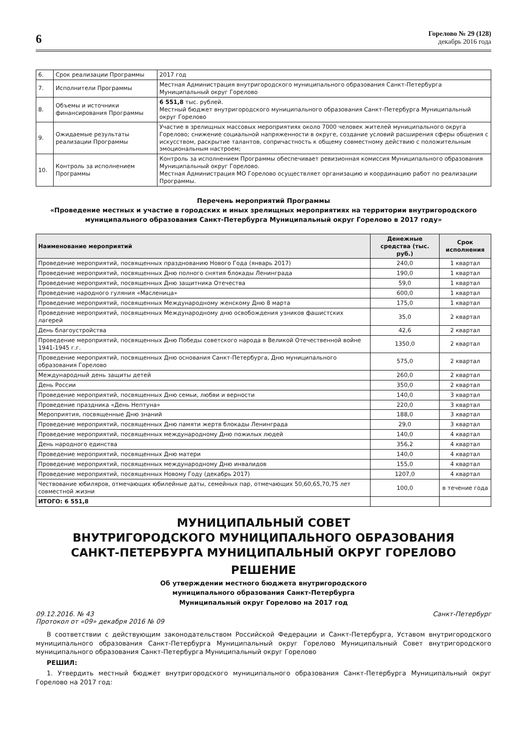6
Горелово № 29 (128)
декабрь 2016 года
| 6. | Срок реализации Программы | 2017 год |
| 7. | Исполнители Программы | Местная Администрация внутригородского муниципального образования Санкт-Петербурга Муниципальный округ Горелово |
| 8. | Объемы и источники финансирования Программы | 6 551,8 тыс. рублей. Местный бюджет внутригородского муниципального образования Санкт-Петербурга Муниципальный округ Горелово |
| 9. | Ожидаемые результаты реализации Программы | Участие в зрелищных массовых мероприятиях около 7000 человек жителей муниципального округа Горелово; снижение социальной напряженности в округе, создание условий расширения сферы общения с искусством, раскрытие талантов, сопричастность к общему совместному действию с положительным эмоциональным настроем; |
| 10. | Контроль за исполнением Программы | Контроль за исполнением Программы обеспечивает ревизионная комиссия Муниципального образования Муниципальный округ Горелово. Местная Администрация МО Горелово осуществляет организацию и координацию работ по реализации Программы. |
Перечень мероприятий Программы
«Проведение местных и участие в городских и иных зрелищных мероприятиях на территории внутригородского муниципального образования Санкт-Петербурга Муниципальный округ Горелово в 2017 году»
| Наименование мероприятий | Денежные средства (тыс. руб.) | Срок исполнения |
| --- | --- | --- |
| Проведение мероприятий, посвященных празднованию Нового Года (январь 2017) | 240,0 | 1 квартал |
| Проведение мероприятий, посвященных Дню полного снятия блокады Ленинграда | 190,0 | 1 квартал |
| Проведение мероприятий, посвященных Дню защитника Отечества | 59,0 | 1 квартал |
| Проведение народного гуляния «Масленица» | 600,0 | 1 квартал |
| Проведение мероприятий, посвященных Международному женскому Дню 8 марта | 175,0 | 1 квартал |
| Проведение мероприятий, посвященных Международному дню освобождения узников фашистских лагерей | 35,0 | 2 квартал |
| День благоустройства | 42,6 | 2 квартал |
| Проведение мероприятий, посвященных Дню Победы советского народа в Великой Отечественной войне 1941-1945 г.г. | 1350,0 | 2 квартал |
| Проведение мероприятий, посвященных Дню основания Санкт-Петербурга, Дню муниципального образования Горелово | 575,0 | 2 квартал |
| Международный день защиты детей | 260,0 | 2 квартал |
| День России | 350,0 | 2 квартал |
| Проведение мероприятий, посвященных Дню семьи, любви и верности | 140,0 | 3 квартал |
| Проведение праздника «День Нептуна» | 220,0 | 3 квартал |
| Мероприятия, посвященные Дню знаний | 188,0 | 3 квартал |
| Проведение мероприятий, посвященных Дню памяти жертв блокады Ленинграда | 29,0 | 3 квартал |
| Проведение мероприятий, посвященных международному Дню пожилых людей | 140,0 | 4 квартал |
| День народного единства | 356,2 | 4 квартал |
| Проведение мероприятий, посвященных Дню матери | 140,0 | 4 квартал |
| Проведение мероприятий, посвященных международному Дню инвалидов | 155,0 | 4 квартал |
| Проведение мероприятий, посвященных Новому Году (декабрь 2017) | 1207,0 | 4 квартал |
| Чествование юбиляров, отмечающих юбилейные даты, семейных пар, отмечающих 50,60,65,70,75 лет совместной жизни | 100,0 | в течение года |
| ИТОГО: 6 551,8 | | |
МУНИЦИПАЛЬНЫЙ СОВЕТ
ВНУТРИГОРОДСКОГО МУНИЦИПАЛЬНОГО ОБРАЗОВАНИЯ
САНКТ-ПЕТЕРБУРГА МУНИЦИПАЛЬНЫЙ ОКРУГ ГОРЕЛОВО
РЕШЕНИЕ
Об утверждении местного бюджета внутригородского
муниципального образования Санкт-Петербурга
Муниципальный округ Горелово на 2017 год
09.12.2016. № 43 Санкт-Петербург
Протокол от «09» декабря 2016 № 09
В соответствии с действующим законодательством Российской Федерации и Санкт-Петербурга, Уставом внутригородского муниципального образования Санкт-Петербурга Муниципальный округ Горелово Муниципальный Совет внутригородского муниципального образования Санкт-Петербурга Муниципальный округ Горелово
РЕШИЛ:
1. Утвердить местный бюджет внутригородского муниципального образования Санкт-Петербурга Муниципальный округ Горелово на 2017 год: